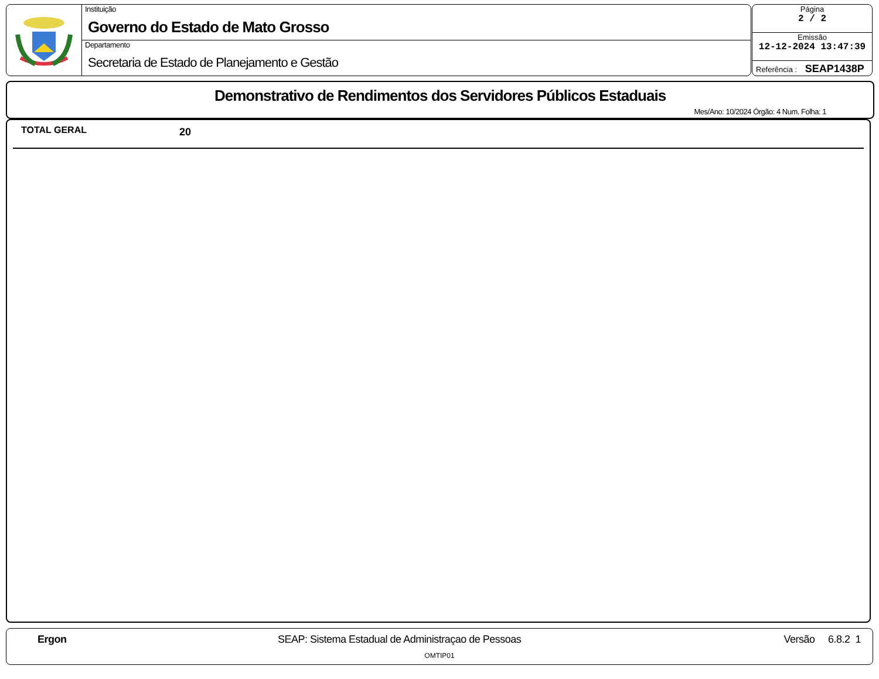Instituição
Governo do Estado de Mato Grosso
Departamento
Secretaria de Estado de Planejamento e Gestão
Página
2 / 2
Emissão
12-12-2024 13:47:39
Referência : SEAP1438P
Demonstrativo de Rendimentos dos Servidores Públicos Estaduais
Mes/Ano: 10/2024 Órgão: 4 Num. Folha: 1
TOTAL GERAL 20
Ergon SEAP: Sistema Estadual de Administraçao de Pessoas Versão 6.8.2 1
OMTIP01